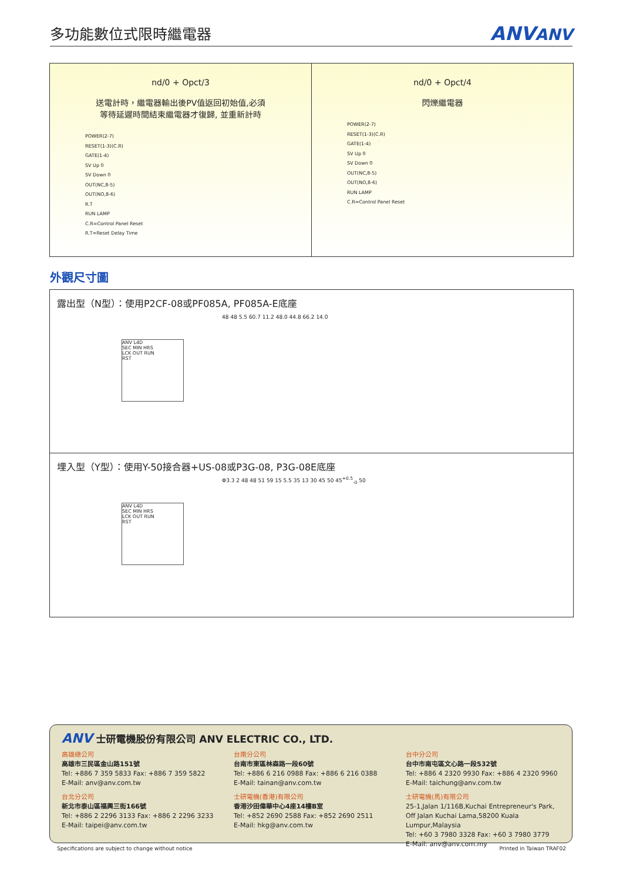多功能數位式限時繼電器
ANVANV
nd/0 + Opct/3
送電計時，繼電器輸出後PV值返回初始值,必須
等待延遲時間結束繼電器才復歸, 並重新計時
POWER(2-7)
RESET(1-3)(C.R)
GATE(1-4)
SV Up 0
SV Down 0
OUT(NC,8-5)
OUT(NO,8-6)
R.T
RUN LAMP
C.R=Control Panel Reset
R.T=Reset Delay Time
nd/0 + Opct/4
閃爍繼電器
POWER(2-7)
RESET(1-3)(C.R)
GATE(1-4)
SV Up 0
SV Down 0
OUT(NC,8-5)
OUT(NO,8-6)
RUN LAMP
C.R=Control Panel Reset
外觀尺寸圖
露出型（N型）：使用P2CF-08或PF085A, PF085A-E底座
ANV L4D
SEC MIN HRS
LCK OUT RUN
RST 48 48 5.5 60.7 11.2 48.0 44.8 66.2 14.0
埋入型（Y型）：使用Y-50接合器+US-08或P3G-08, P3G-08E底座
ANV L4D
SEC MIN HRS
LCK OUT RUN
RST Φ3.3 2 48 48 51 59 15 5.5 35 13 30 45 50 45<sup>+0.5</sup><sub>-0</sub> 50
ANV 士研電機股份有限公司 ANV ELECTRIC CO., LTD.
高雄總公司
高雄市三民區金山路151號
Tel: +886 7 359 5833 Fax: +886 7 359 5822
E-Mail: anv@anv.com.tw
台北分公司
新北市泰山區福興三街166號
Tel: +886 2 2296 3133 Fax: +886 2 2296 3233
E-Mail: taipei@anv.com.tw
台南分公司
台南市東區林森路一段60號
Tel: +886 6 216 0988 Fax: +886 6 216 0388
E-Mail: tainan@anv.com.tw
士研電機(香港)有限公司
香港沙田偉華中心4座14樓B室
Tel: +852 2690 2588 Fax: +852 2690 2511
E-Mail: hkg@anv.com.tw
台中分公司
台中市南屯區文心路一段532號
Tel: +886 4 2320 9930 Fax: +886 4 2320 9960
E-Mail: taichung@anv.com.tw
士研電機(馬)有限公司
25-1,Jalan 1/116B,Kuchai Entrepreneur's Park,
Off Jalan Kuchai Lama,58200 Kuala Lumpur,Malaysia
Tel: +60 3 7980 3328 Fax: +60 3 7980 3779
E-Mail: anv@anv.com.my
Specifications are subject to change without notice Printed in Taiwan TRAF02